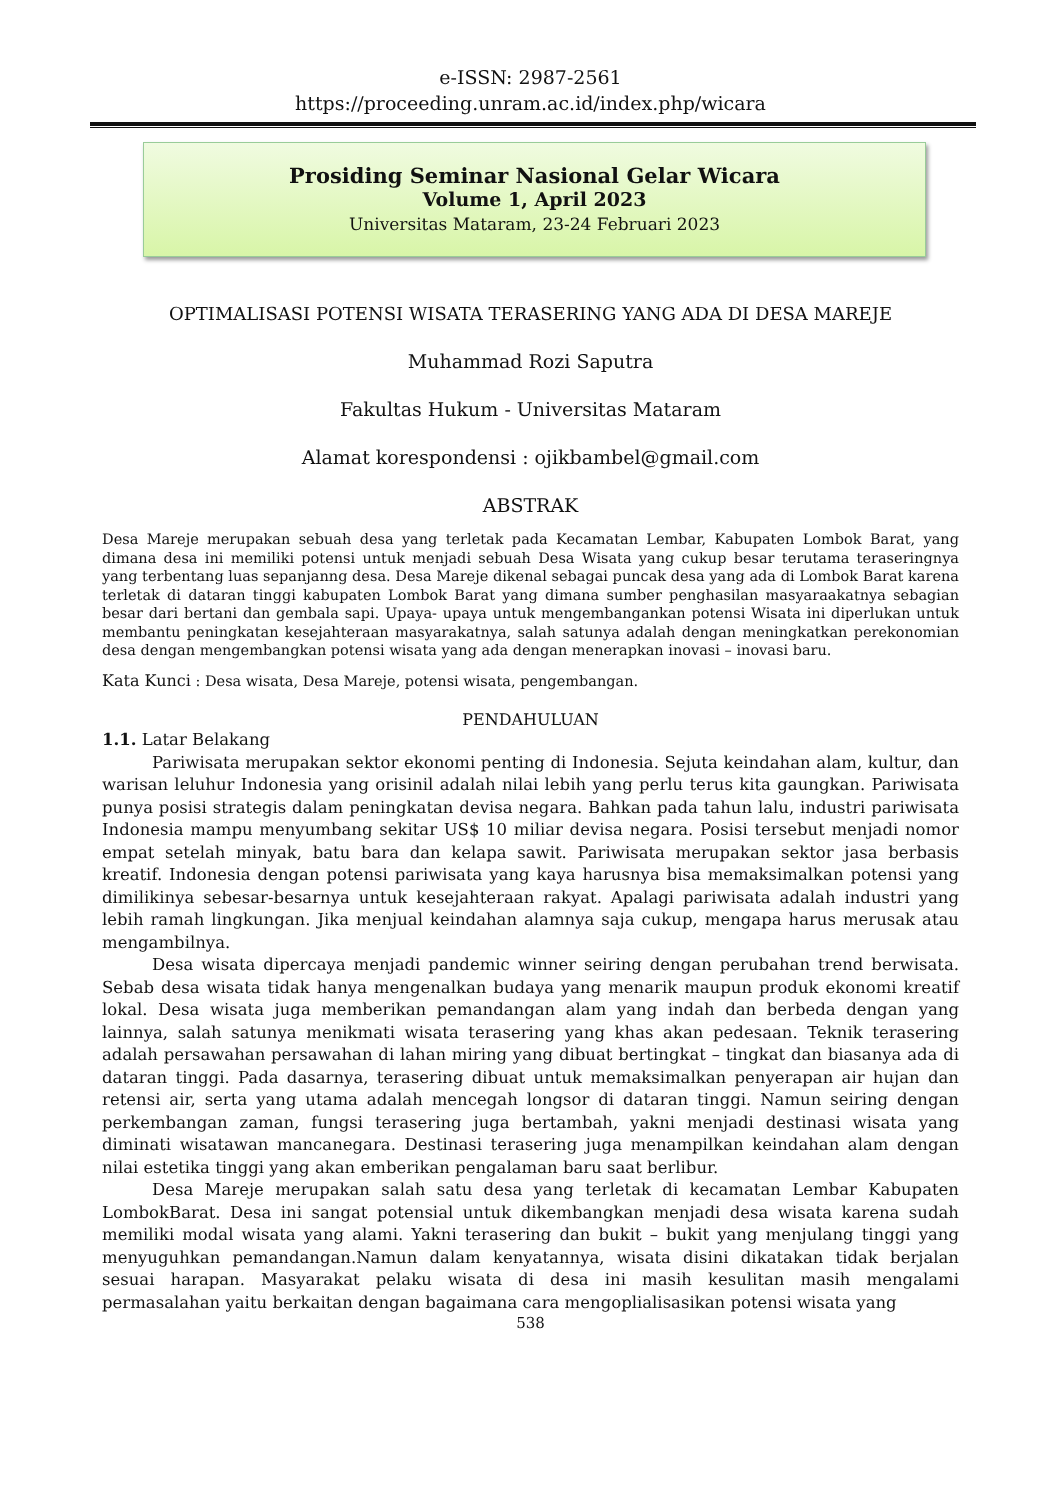e-ISSN: 2987-2561
https://proceeding.unram.ac.id/index.php/wicara
Prosiding Seminar Nasional Gelar Wicara
Volume 1, April 2023
Universitas Mataram, 23-24 Februari 2023
OPTIMALISASI POTENSI WISATA TERASERING YANG ADA DI DESA MAREJE
Muhammad Rozi Saputra
Fakultas Hukum - Universitas Mataram
Alamat korespondensi : ojikbambel@gmail.com
ABSTRAK
Desa Mareje merupakan sebuah desa yang terletak pada Kecamatan Lembar, Kabupaten Lombok Barat, yang dimana desa ini memiliki potensi untuk menjadi sebuah Desa Wisata yang cukup besar terutama teraseringnya yang terbentang luas sepanjanng desa. Desa Mareje dikenal sebagai puncak desa yang ada di Lombok Barat karena terletak di dataran tinggi kabupaten Lombok Barat yang dimana sumber penghasilan masyaraakatnya sebagian besar dari bertani dan gembala sapi. Upaya- upaya untuk mengembangankan potensi Wisata ini diperlukan untuk membantu peningkatan kesejahteraan masyarakatnya, salah satunya adalah dengan meningkatkan perekonomian desa dengan mengembangkan potensi wisata yang ada dengan menerapkan inovasi – inovasi baru.
Kata Kunci : Desa wisata, Desa Mareje, potensi wisata, pengembangan.
PENDAHULUAN
1.1. Latar Belakang
Pariwisata merupakan sektor ekonomi penting di Indonesia. Sejuta keindahan alam, kultur, dan warisan leluhur Indonesia yang orisinil adalah nilai lebih yang perlu terus kita gaungkan. Pariwisata punya posisi strategis dalam peningkatan devisa negara. Bahkan pada tahun lalu, industri pariwisata Indonesia mampu menyumbang sekitar US$ 10 miliar devisa negara. Posisi tersebut menjadi nomor empat setelah minyak, batu bara dan kelapa sawit. Pariwisata merupakan sektor jasa berbasis kreatif. Indonesia dengan potensi pariwisata yang kaya harusnya bisa memaksimalkan potensi yang dimilikinya sebesar-besarnya untuk kesejahteraan rakyat. Apalagi pariwisata adalah industri yang lebih ramah lingkungan. Jika menjual keindahan alamnya saja cukup, mengapa harus merusak atau mengambilnya.
Desa wisata dipercaya menjadi pandemic winner seiring dengan perubahan trend berwisata. Sebab desa wisata tidak hanya mengenalkan budaya yang menarik maupun produk ekonomi kreatif lokal. Desa wisata juga memberikan pemandangan alam yang indah dan berbeda dengan yang lainnya, salah satunya menikmati wisata terasering yang khas akan pedesaan. Teknik terasering adalah persawahan persawahan di lahan miring yang dibuat bertingkat – tingkat dan biasanya ada di dataran tinggi. Pada dasarnya, terasering dibuat untuk memaksimalkan penyerapan air hujan dan retensi air, serta yang utama adalah mencegah longsor di dataran tinggi. Namun seiring dengan perkembangan zaman, fungsi terasering juga bertambah, yakni menjadi destinasi wisata yang diminati wisatawan mancanegara. Destinasi terasering juga menampilkan keindahan alam dengan nilai estetika tinggi yang akan emberikan pengalaman baru saat berlibur.
Desa Mareje merupakan salah satu desa yang terletak di kecamatan Lembar Kabupaten LombokBarat. Desa ini sangat potensial untuk dikembangkan menjadi desa wisata karena sudah memiliki modal wisata yang alami. Yakni terasering dan bukit – bukit yang menjulang tinggi yang menyuguhkan pemandangan.Namun dalam kenyatannya, wisata disini dikatakan tidak berjalan sesuai harapan. Masyarakat pelaku wisata di desa ini masih kesulitan masih mengalami permasalahan yaitu berkaitan dengan bagaimana cara mengoplialisasikan potensi wisata yang
538